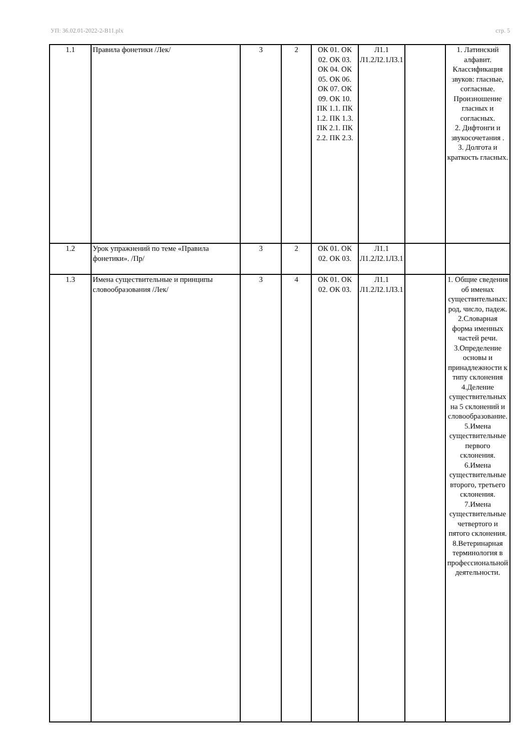УП: 36.02.01-2022-2-В11.plx стр. 5
| 1.1 | Правила фонетики /Лек/ | 3 | 2 | ОК 01. ОК 02. ОК 03. ОК 04. ОК 05. ОК 06. ОК 07. ОК 09. ОК 10. ПК 1.1. ПК 1.2. ПК 1.3. ПК 2.1. ПК 2.2. ПК 2.3. | Л1.1 Л1.2Л2.1Л3.1 | | 1. Латинский алфавит. Классификация звуков: гласные, согласные. Произношение гласных и согласных. 2. Дифтонги и звукосочетания . 3. Долгота и краткость гласных. |
| 1.2 | Урок упражнений по теме «Правила фонетики». /Пр/ | 3 | 2 | ОК 01. ОК 02. ОК 03. | Л1.1 Л1.2Л2.1Л3.1 | | |
| 1.3 | Имена существительные и принципы словообразования /Лек/ | 3 | 4 | ОК 01. ОК 02. ОК 03. | Л1.1 Л1.2Л2.1Л3.1 | | 1. Общие сведения об именах существительных: род, число, падеж. 2.Словарная форма именных частей речи. 3.Определение основы и принадлежности к типу склонения 4.Деление существительных на 5 склонений и словообразование. 5.Имена существительные первого склонения. 6.Имена существительные второго, третьего склонения. 7.Имена существительные четвертого и пятого склонения. 8.Ветеринарная терминология в профессиональной деятельности. |